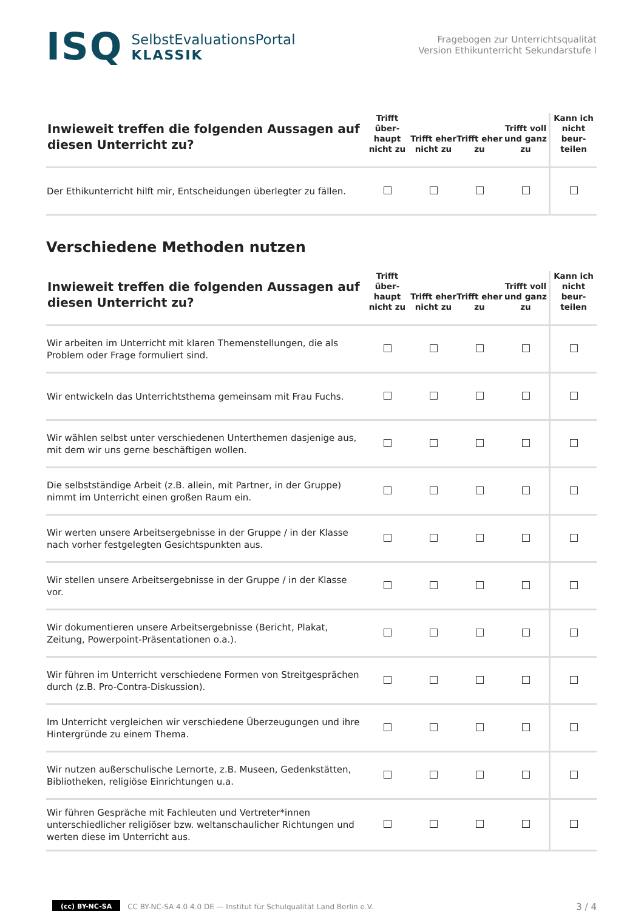ISQ
SelbstEvaluationsPortal
KLASSIK
Fragebogen zur Unterrichtsqualität
Version Ethikunterricht Sekundarstufe I
| Inwieweit treffen die folgenden Aussagen auf diesen Unterricht zu? | Trifft über- haupt nicht zu | Trifft eher nicht zu | Trifft eher zu | Trifft voll und ganz zu | Kann ich nicht beur- teilen |
| --- | --- | --- | --- | --- | --- |
| Der Ethikunterricht hilft mir, Entscheidungen überlegter zu fällen. | | | | | |
Verschiedene Methoden nutzen
| Inwieweit treffen die folgenden Aussagen auf diesen Unterricht zu? | Trifft über- haupt nicht zu | Trifft eher nicht zu | Trifft eher zu | Trifft voll und ganz zu | Kann ich nicht beur- teilen |
| --- | --- | --- | --- | --- | --- |
| Wir arbeiten im Unterricht mit klaren Themenstellungen, die als Problem oder Frage formuliert sind. | | | | | |
| Wir entwickeln das Unterrichtsthema gemeinsam mit Frau Fuchs. | | | | | |
| Wir wählen selbst unter verschiedenen Unterthemen dasjenige aus, mit dem wir uns gerne beschäftigen wollen. | | | | | |
| Die selbstständige Arbeit (z.B. allein, mit Partner, in der Gruppe) nimmt im Unterricht einen großen Raum ein. | | | | | |
| Wir werten unsere Arbeitsergebnisse in der Gruppe / in der Klasse nach vorher festgelegten Gesichtspunkten aus. | | | | | |
| Wir stellen unsere Arbeitsergebnisse in der Gruppe / in der Klasse vor. | | | | | |
| Wir dokumentieren unsere Arbeitsergebnisse (Bericht, Plakat, Zeitung, Powerpoint-Präsentationen o.a.). | | | | | |
| Wir führen im Unterricht verschiedene Formen von Streitgesprächen durch (z.B. Pro-Contra-Diskussion). | | | | | |
| Im Unterricht vergleichen wir verschiedene Überzeugungen und ihre Hintergründe zu einem Thema. | | | | | |
| Wir nutzen außerschulische Lernorte, z.B. Museen, Gedenkstätten, Bibliotheken, religiöse Einrichtungen u.a. | | | | | |
| Wir führen Gespräche mit Fachleuten und Vertreter*innen unterschiedlicher religiöser bzw. weltanschaulicher Richtungen und werten diese im Unterricht aus. | | | | | |
(cc) BY-NC-SA CC BY-NC-SA 4.0 4.0 DE — Institut für Schulqualität Land Berlin e.V. 3 / 4